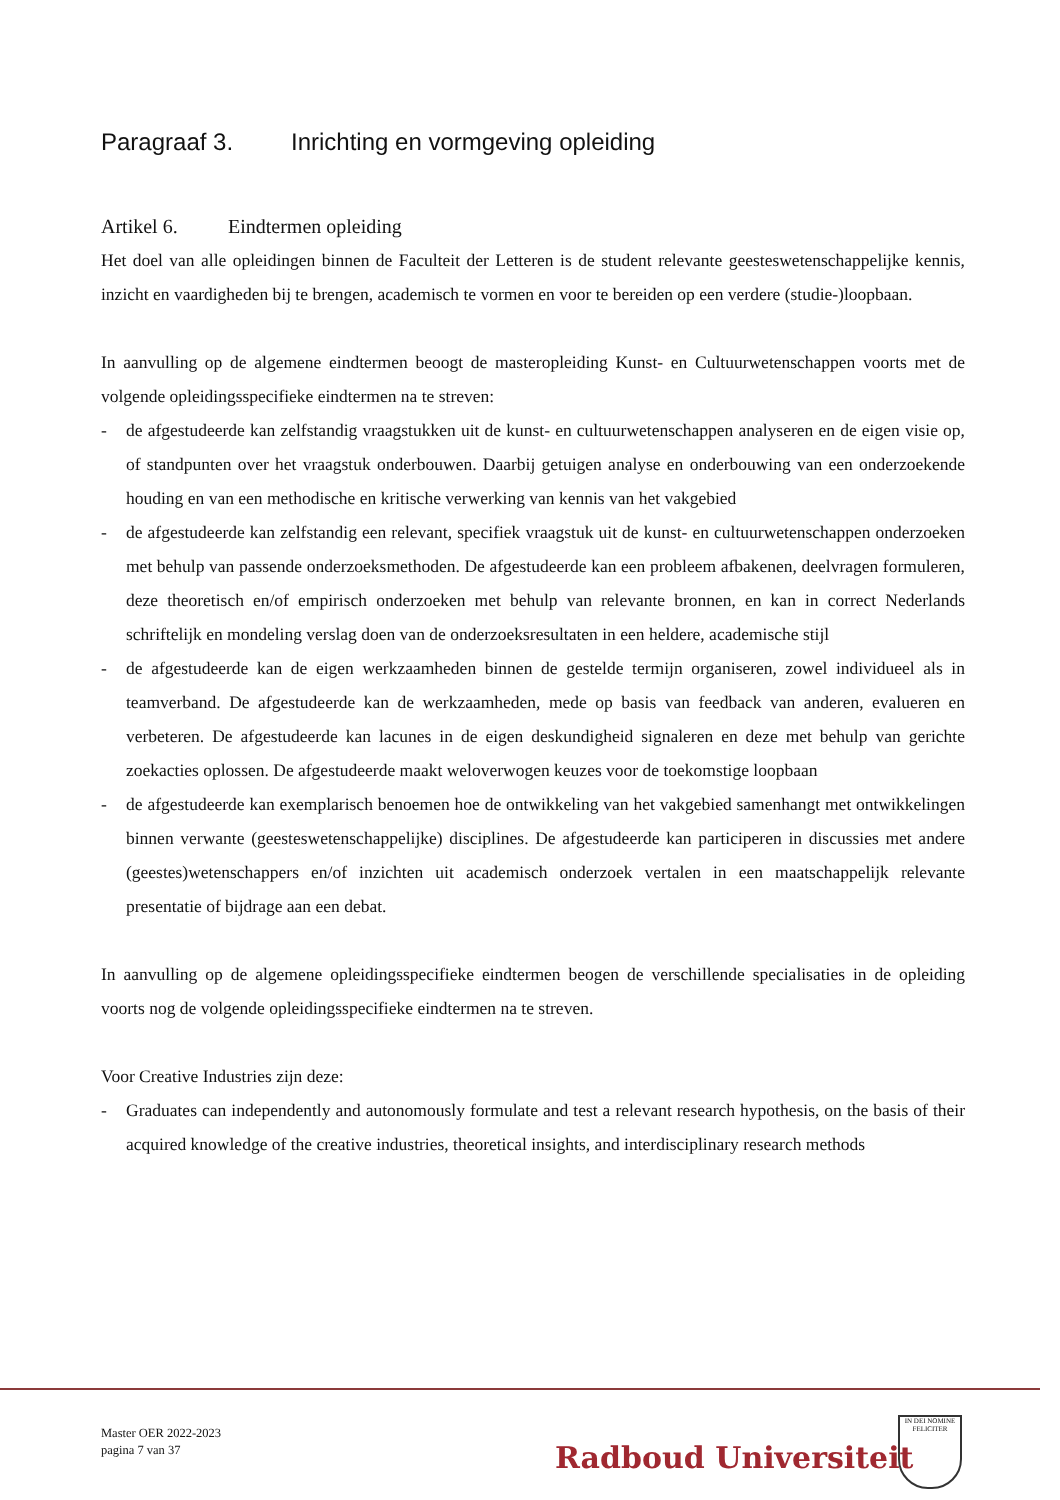Paragraaf 3. Inrichting en vormgeving opleiding
Artikel 6. Eindtermen opleiding
Het doel van alle opleidingen binnen de Faculteit der Letteren is de student relevante geesteswetenschappelijke kennis, inzicht en vaardigheden bij te brengen, academisch te vormen en voor te bereiden op een verdere (studie-)loopbaan.
In aanvulling op de algemene eindtermen beoogt de masteropleiding Kunst- en Cultuurwetenschappen voorts met de volgende opleidingsspecifieke eindtermen na te streven:
- de afgestudeerde kan zelfstandig vraagstukken uit de kunst- en cultuurwetenschappen analyseren en de eigen visie op, of standpunten over het vraagstuk onderbouwen. Daarbij getuigen analyse en onderbouwing van een onderzoekende houding en van een methodische en kritische verwerking van kennis van het vakgebied
- de afgestudeerde kan zelfstandig een relevant, specifiek vraagstuk uit de kunst- en cultuurwetenschappen onderzoeken met behulp van passende onderzoeksmethoden. De afgestudeerde kan een probleem afbakenen, deelvragen formuleren, deze theoretisch en/of empirisch onderzoeken met behulp van relevante bronnen, en kan in correct Nederlands schriftelijk en mondeling verslag doen van de onderzoeksresultaten in een heldere, academische stijl
- de afgestudeerde kan de eigen werkzaamheden binnen de gestelde termijn organiseren, zowel individueel als in teamverband. De afgestudeerde kan de werkzaamheden, mede op basis van feedback van anderen, evalueren en verbeteren. De afgestudeerde kan lacunes in de eigen deskundigheid signaleren en deze met behulp van gerichte zoekacties oplossen. De afgestudeerde maakt weloverwogen keuzes voor de toekomstige loopbaan
- de afgestudeerde kan exemplarisch benoemen hoe de ontwikkeling van het vakgebied samenhangt met ontwikkelingen binnen verwante (geesteswetenschappelijke) disciplines. De afgestudeerde kan participeren in discussies met andere (geestes)wetenschappers en/of inzichten uit academisch onderzoek vertalen in een maatschappelijk relevante presentatie of bijdrage aan een debat.
In aanvulling op de algemene opleidingsspecifieke eindtermen beogen de verschillende specialisaties in de opleiding voorts nog de volgende opleidingsspecifieke eindtermen na te streven.
Voor Creative Industries zijn deze:
- Graduates can independently and autonomously formulate and test a relevant research hypothesis, on the basis of their acquired knowledge of the creative industries, theoretical insights, and interdisciplinary research methods
Master OER 2022-2023
pagina 7 van 37
Radboud Universiteit
IN DEI NOMINE FELICITER